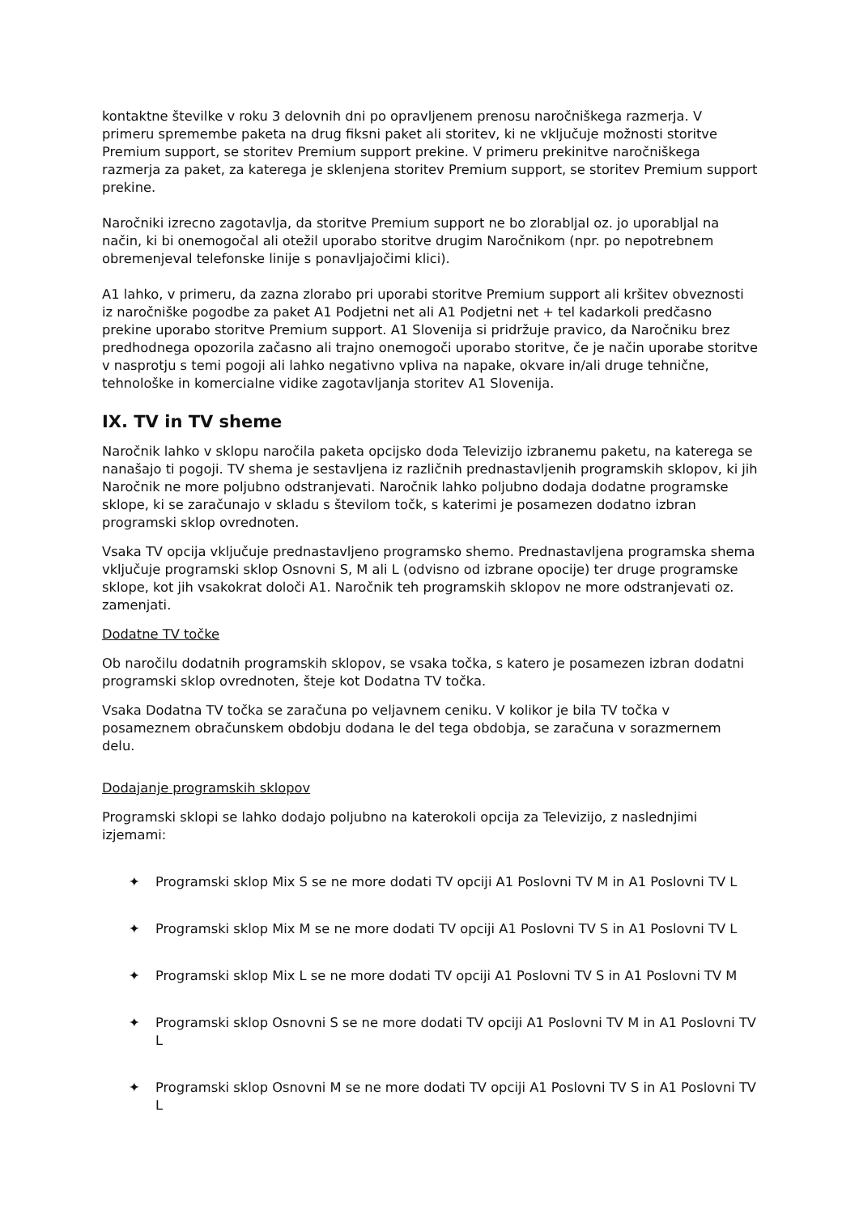kontaktne številke v roku 3 delovnih dni po opravljenem prenosu naročniškega razmerja. V primeru spremembe paketa na drug fiksni paket ali storitev, ki ne vključuje možnosti storitve Premium support, se storitev Premium support prekine. V primeru prekinitve naročniškega razmerja za paket, za katerega je sklenjena storitev Premium support, se storitev Premium support prekine.
Naročniki izrecno zagotavlja, da storitve Premium support ne bo zlorabljal oz. jo uporabljal na način, ki bi onemogočal ali otežil uporabo storitve drugim Naročnikom (npr. po nepotrebnem obremenjeval telefonske linije s ponavljajočimi klici).
A1 lahko, v primeru, da zazna zlorabo pri uporabi storitve Premium support ali kršitev obveznosti iz naročniške pogodbe za paket A1 Podjetni net ali A1 Podjetni net + tel kadarkoli predčasno prekine uporabo storitve Premium support. A1 Slovenija si pridržuje pravico, da Naročniku brez predhodnega opozorila začasno ali trajno onemogoči uporabo storitve, če je način uporabe storitve v nasprotju s temi pogoji ali lahko negativno vpliva na napake, okvare in/ali druge tehnične, tehnološke in komercialne vidike zagotavljanja storitev A1 Slovenija.
IX. TV in TV sheme
Naročnik lahko v sklopu naročila paketa opcijsko doda Televizijo izbranemu paketu, na katerega se nanašajo ti pogoji. TV shema je sestavljena iz različnih prednastavljenih programskih sklopov, ki jih Naročnik ne more poljubno odstranjevati. Naročnik lahko poljubno dodaja dodatne programske sklope, ki se zaračunajo v skladu s številom točk, s katerimi je posamezen dodatno izbran programski sklop ovrednoten.
Vsaka TV opcija vključuje prednastavljeno programsko shemo. Prednastavljena programska shema vključuje programski sklop Osnovni S, M ali L (odvisno od izbrane opocije) ter druge programske sklope, kot jih vsakokrat določi A1. Naročnik teh programskih sklopov ne more odstranjevati oz. zamenjati.
Dodatne TV točke
Ob naročilu dodatnih programskih sklopov, se vsaka točka, s katero je posamezen izbran dodatni programski sklop ovrednoten, šteje kot Dodatna TV točka.
Vsaka Dodatna TV točka se zaračuna po veljavnem ceniku. V kolikor je bila TV točka v posameznem obračunskem obdobju dodana le del tega obdobja, se zaračuna v sorazmernem delu.
Dodajanje programskih sklopov
Programski sklopi se lahko dodajo poljubno na katerokoli opcija za Televizijo, z naslednjimi izjemami:
✦ Programski sklop Mix S se ne more dodati TV opciji A1 Poslovni TV M in A1 Poslovni TV L
✦ Programski sklop Mix M se ne more dodati TV opciji A1 Poslovni TV S in A1 Poslovni TV L
✦ Programski sklop Mix L se ne more dodati TV opciji A1 Poslovni TV S in A1 Poslovni TV M
✦ Programski sklop Osnovni S se ne more dodati TV opciji A1 Poslovni TV M in A1 Poslovni TV L
✦ Programski sklop Osnovni M se ne more dodati TV opciji A1 Poslovni TV S in A1 Poslovni TV L